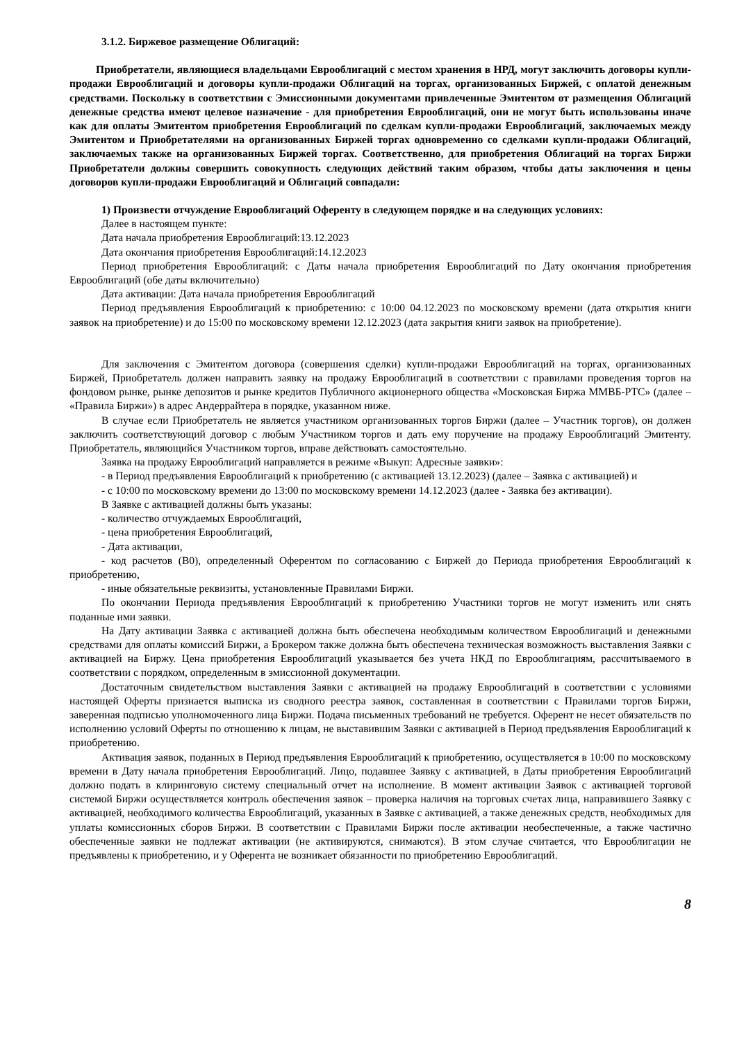3.1.2. Биржевое размещение Облигаций:
Приобретатели, являющиеся владельцами Еврооблигаций с местом хранения в НРД, могут заключить договоры купли-продажи Еврооблигаций и договоры купли-продажи Облигаций на торгах, организованных Биржей, с оплатой денежным средствами. Поскольку в соответствии с Эмиссионными документами привлеченные Эмитентом от размещения Облигаций денежные средства имеют целевое назначение - для приобретения Еврооблигаций, они не могут быть использованы иначе как для оплаты Эмитентом приобретения Еврооблигаций по сделкам купли-продажи Еврооблигаций, заключаемых между Эмитентом и Приобретателями на организованных Биржей торгах одновременно со сделками купли-продажи Облигаций, заключаемых также на организованных Биржей торгах. Соответственно, для приобретения Облигаций на торгах Биржи Приобретатели должны совершить совокупность следующих действий таким образом, чтобы даты заключения и цены договоров купли-продажи Еврооблигаций и Облигаций совпадали:
1) Произвести отчуждение Еврооблигаций Оференту в следующем порядке и на следующих условиях:
Далее в настоящем пункте:
Дата начала приобретения Еврооблигаций:13.12.2023
Дата окончания приобретения Еврооблигаций:14.12.2023
Период приобретения Еврооблигаций: с Даты начала приобретения Еврооблигаций по Дату окончания приобретения Еврооблигаций (обе даты включительно)
Дата активации: Дата начала приобретения Еврооблигаций
Период предъявления Еврооблигаций к приобретению: с 10:00 04.12.2023 по московскому времени (дата открытия книги заявок на приобретение) и до 15:00 по московскому времени 12.12.2023 (дата закрытия книги заявок на приобретение).
Для заключения с Эмитентом договора (совершения сделки) купли-продажи Еврооблигаций на торгах, организованных Биржей, Приобретатель должен направить заявку на продажу Еврооблигаций в соответствии с правилами проведения торгов на фондовом рынке, рынке депозитов и рынке кредитов Публичного акционерного общества «Московская Биржа ММВБ-РТС» (далее – «Правила Биржи») в адрес Андеррайтера в порядке, указанном ниже.
В случае если Приобретатель не является участником организованных торгов Биржи (далее – Участник торгов), он должен заключить соответствующий договор с любым Участником торгов и дать ему поручение на продажу Еврооблигаций Эмитенту. Приобретатель, являющийся Участником торгов, вправе действовать самостоятельно.
Заявка на продажу Еврооблигаций направляется в режиме «Выкуп: Адресные заявки»:
- в Период предъявления Еврооблигаций к приобретению (с активацией 13.12.2023) (далее – Заявка с активацией) и
- с 10:00 по московскому времени до 13:00 по московскому времени 14.12.2023 (далее - Заявка без активации).
В Заявке с активацией должны быть указаны:
- количество отчуждаемых Еврооблигаций,
- цена приобретения Еврооблигаций,
- Дата активации,
- код расчетов (В0), определенный Оферентом по согласованию с Биржей до Периода приобретения Еврооблигаций к приобретению,
- иные обязательные реквизиты, установленные Правилами Биржи.
По окончании Периода предъявления Еврооблигаций к приобретению Участники торгов не могут изменить или снять поданные ими заявки.
На Дату активации Заявка с активацией должна быть обеспечена необходимым количеством Еврооблигаций и денежными средствами для оплаты комиссий Биржи, а Брокером также должна быть обеспечена техническая возможность выставления Заявки с активацией на Биржу. Цена приобретения Еврооблигаций указывается без учета НКД по Еврооблигациям, рассчитываемого в соответствии с порядком, определенным в эмиссионной документации.
Достаточным свидетельством выставления Заявки с активацией на продажу Еврооблигаций в соответствии с условиями настоящей Оферты признается выписка из сводного реестра заявок, составленная в соответствии с Правилами торгов Биржи, заверенная подписью уполномоченного лица Биржи. Подача письменных требований не требуется. Оферент не несет обязательств по исполнению условий Оферты по отношению к лицам, не выставившим Заявки с активацией в Период предъявления Еврооблигаций к приобретению.
Активация заявок, поданных в Период предъявления Еврооблигаций к приобретению, осуществляется в 10:00 по московскому времени в Дату начала приобретения Еврооблигаций. Лицо, подавшее Заявку с активацией, в Даты приобретения Еврооблигаций должно подать в клиринговую систему специальный отчет на исполнение. В момент активации Заявок с активацией торговой системой Биржи осуществляется контроль обеспечения заявок – проверка наличия на торговых счетах лица, направившего Заявку с активацией, необходимого количества Еврооблигаций, указанных в Заявке с активацией, а также денежных средств, необходимых для уплаты комиссионных сборов Биржи. В соответствии с Правилами Биржи после активации необеспеченные, а также частично обеспеченные заявки не подлежат активации (не активируются, снимаются). В этом случае считается, что Еврооблигации не предъявлены к приобретению, и у Оферента не возникает обязанности по приобретению Еврооблигаций.
8